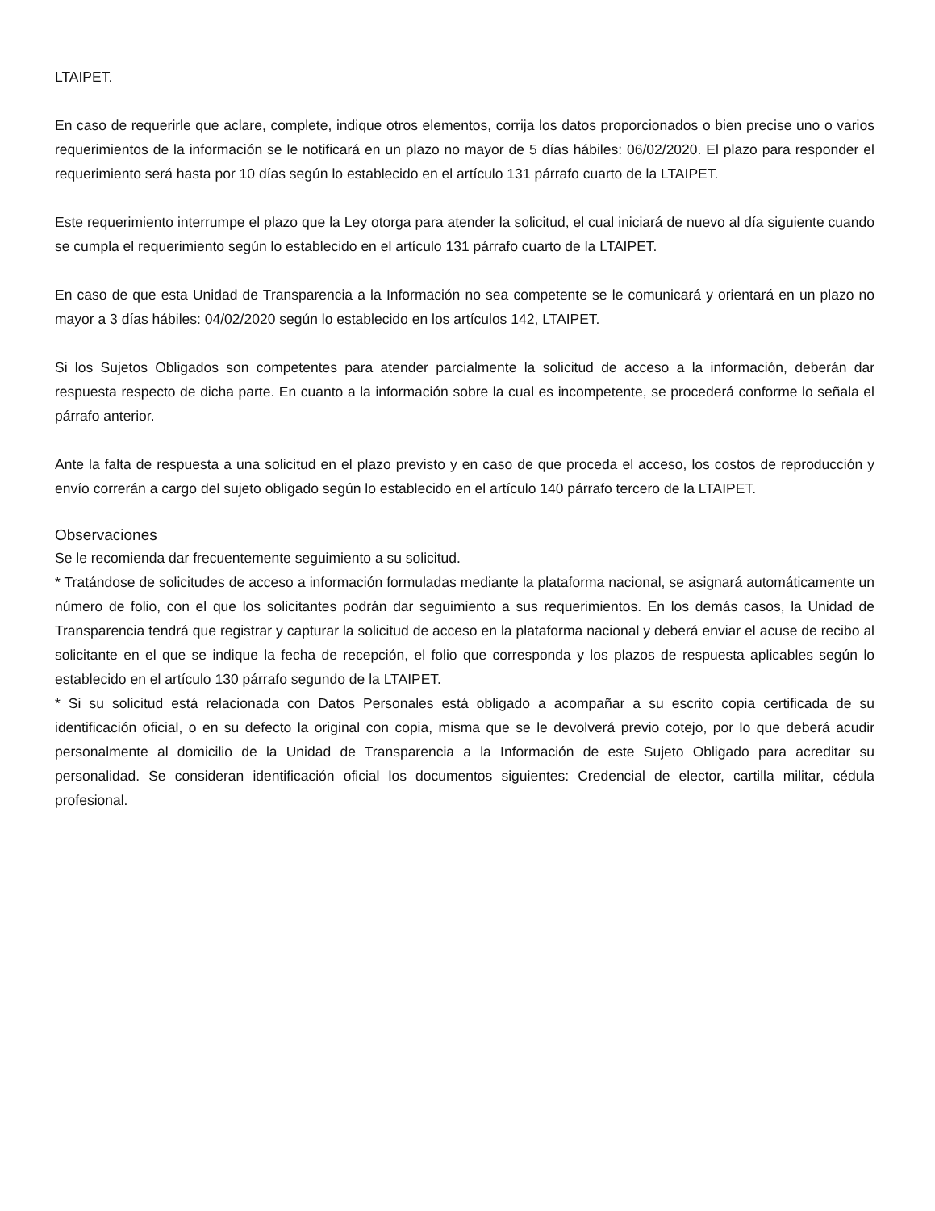LTAIPET.
En caso de requerirle que aclare, complete, indique otros elementos, corrija los datos proporcionados o bien precise uno o varios requerimientos de la información se le notificará en un plazo no mayor de 5 días hábiles: 06/02/2020. El plazo para responder el requerimiento será hasta por 10 días según lo establecido en el artículo 131 párrafo cuarto de la LTAIPET.
Este requerimiento interrumpe el plazo que la Ley otorga para atender la solicitud, el cual iniciará de nuevo al día siguiente cuando se cumpla el requerimiento según lo establecido en el artículo 131 párrafo cuarto de la LTAIPET.
En caso de que esta Unidad de Transparencia a la Información no sea competente se le comunicará y orientará en un plazo no mayor a 3 días hábiles: 04/02/2020 según lo establecido en los artículos 142, LTAIPET.
Si los Sujetos Obligados son competentes para atender parcialmente la solicitud de acceso a la información, deberán dar respuesta respecto de dicha parte. En cuanto a la información sobre la cual es incompetente, se procederá conforme lo señala el párrafo anterior.
Ante la falta de respuesta a una solicitud en el plazo previsto y en caso de que proceda el acceso, los costos de reproducción y envío correrán a cargo del sujeto obligado según lo establecido en el artículo 140 párrafo tercero de la LTAIPET.
Observaciones
Se le recomienda dar frecuentemente seguimiento a su solicitud.
* Tratándose de solicitudes de acceso a información formuladas mediante la plataforma nacional, se asignará automáticamente un número de folio, con el que los solicitantes podrán dar seguimiento a sus requerimientos. En los demás casos, la Unidad de Transparencia tendrá que registrar y capturar la solicitud de acceso en la plataforma nacional y deberá enviar el acuse de recibo al solicitante en el que se indique la fecha de recepción, el folio que corresponda y los plazos de respuesta aplicables según lo establecido en el artículo 130 párrafo segundo de la LTAIPET.
* Si su solicitud está relacionada con Datos Personales está obligado a acompañar a su escrito copia certificada de su identificación oficial, o en su defecto la original con copia, misma que se le devolverá previo cotejo, por lo que deberá acudir personalmente al domicilio de la Unidad de Transparencia a la Información de este Sujeto Obligado para acreditar su personalidad. Se consideran identificación oficial los documentos siguientes: Credencial de elector, cartilla militar, cédula profesional.